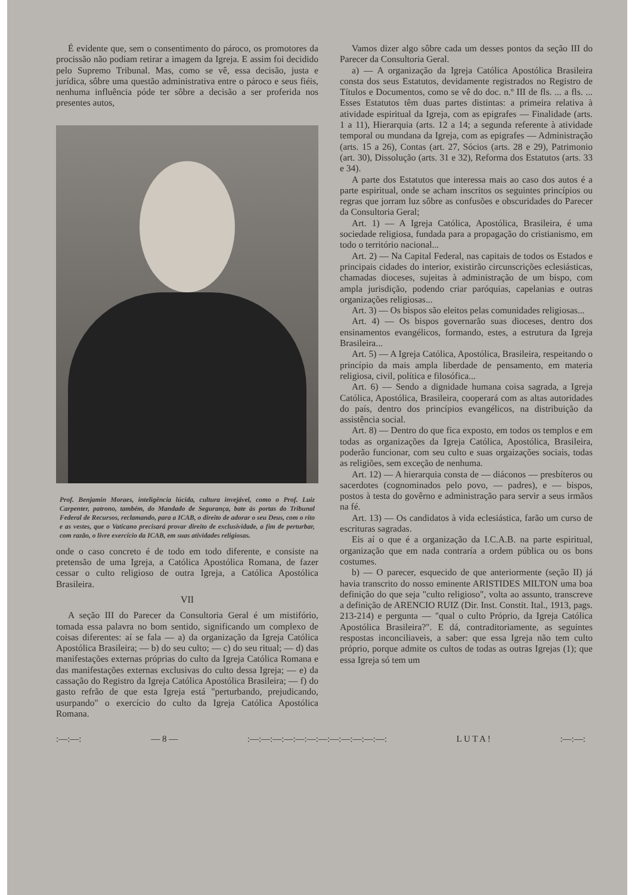É evidente que, sem o consentimento do pároco, os promotores da procissão não podiam retirar a imagem da Igreja. E assim foi decidido pelo Supremo Tribunal. Mas, como se vê, essa decisão, justa e jurídica, sôbre uma questão administrativa entre o pároco e seus fiéis, nenhuma influência póde ter sôbre a decisão a ser proferida nos presentes autos,
Prof. Benjamin Moraes, inteligência lúcida, cultura invejável, como o Prof. Luiz Carpenter, patrono, também, do Mandado de Segurança, bate às portas do Tribunal Federal de Recursos, reclamando, para a ICAB, o direito de adorar o seu Deus, com o rito e as vestes, que o Vaticano precisará provar direito de exclusividade, a fim de perturbar, com razão, o livre exercício da ICAB, em suas atividades religiosas.
onde o caso concreto é de todo em todo diferente, e consiste na pretensão de uma Igreja, a Católica Apostólica Romana, de fazer cessar o culto religioso de outra Igreja, a Católica Apostólica Brasileira.
VII
A seção III do Parecer da Consultoria Geral é um mistifório, tomada essa palavra no bom sentido, significando um complexo de coisas diferentes: aí se fala — a) da organização da Igreja Católica Apostólica Brasileira; — b) do seu culto; — c) do seu ritual; — d) das manifestações externas próprias do culto da Igreja Católica Romana e das manifestações externas exclusivas do culto dessa Igreja; — e) da cassação do Registro da Igreja Católica Apostólica Brasileira; — f) do gasto refrão de que esta Igreja está "perturbando, prejudicando, usurpando" o exercício do culto da Igreja Católica Apostólica Romana.
Vamos dizer algo sôbre cada um desses pontos da seção III do Parecer da Consultoria Geral.
a) — A organização da Igreja Católica Apostólica Brasileira consta dos seus Estatutos, devidamente registrados no Registro de Títulos e Documentos, como se vê do doc. n.º III de fls. ... a fls. ... Esses Estatutos têm duas partes distintas: a primeira relativa à atividade espiritual da Igreja, com as epigrafes — Finalidade (arts. 1 a 11), Hierarquia (arts. 12 a 14; a segunda referente à atividade temporal ou mundana da Igreja, com as epigrafes — Administração (arts. 15 a 26), Contas (art. 27, Sócios (arts. 28 e 29), Patrimonio (art. 30), Dissolução (arts. 31 e 32), Reforma dos Estatutos (arts. 33 e 34).
A parte dos Estatutos que interessa mais ao caso dos autos é a parte espiritual, onde se acham inscritos os seguintes princípios ou regras que jorram luz sôbre as confusões e obscuridades do Parecer da Consultoria Geral;
Art. 1) — A Igreja Católica, Apostólica, Brasileira, é uma sociedade religiosa, fundada para a propagação do cristianismo, em todo o território nacional...
Art. 2) — Na Capital Federal, nas capitais de todos os Estados e principais cidades do interior, existirão circunscrições eclesiásticas, chamadas dioceses, sujeitas à administração de um bispo, com ampla jurisdição, podendo criar paróquias, capelanias e outras organizações religiosas...
Art. 3) — Os bispos são eleitos pelas comunidades religiosas...
Art. 4) — Os bispos governarão suas dioceses, dentro dos ensinamentos evangélicos, formando, estes, a estrutura da Igreja Brasileira...
Art. 5) — A Igreja Católica, Apostólica, Brasileira, respeitando o princípio da mais ampla liberdade de pensamento, em materia religiosa, civil, política e filosófica...
Art. 6) — Sendo a dignidade humana coisa sagrada, a Igreja Católica, Apostólica, Brasileira, cooperará com as altas autoridades do país, dentro dos princípios evangélicos, na distribuição da assistência social.
Art. 8) — Dentro do que fica exposto, em todos os templos e em todas as organizações da Igreja Católica, Apostólica, Brasileira, poderão funcionar, com seu culto e suas orgaizações sociais, todas as religiões, sem exceção de nenhuma.
Art. 12) — A hierarquia consta de — diáconos — presbíteros ou sacerdotes (cognominados pelo povo, — padres), e — bispos, postos à testa do govêrno e administração para servir a seus irmãos na fé.
Art. 13) — Os candidatos à vida eclesiástica, farão um curso de escrituras sagradas.
Eis aí o que é a organização da I.C.A.B. na parte espiritual, organização que em nada contraría a ordem pública ou os bons costumes.
b) — O parecer, esquecido de que anteriormente (seção II) já havia transcrito do nosso eminente ARISTIDES MILTON uma boa definição do que seja "culto religioso", volta ao assunto, transcreve a definição de ARENCIO RUIZ (Dir. Inst. Constit. Ital., 1913, pags. 213-214) e pergunta — "qual o culto Próprio, da Igreja Católica Apostólica Brasileira?". E dá, contraditoriamente, as seguintes respostas inconciliaveis, a saber: que essa Igreja não tem culto próprio, porque admite os cultos de todas as outras Igrejas (1); que essa Igreja só tem um
:—:—: — 8 —:—:—:—:—:—:—:—:—:—:—:—:—: L U T A !:—:—: